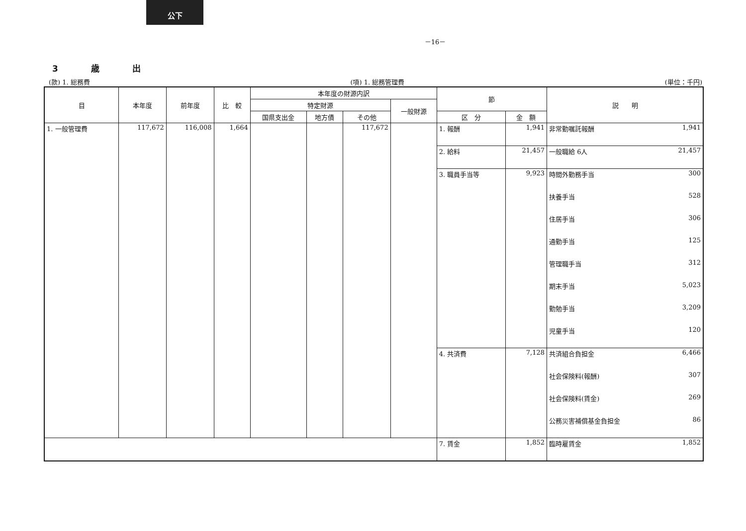公下
－16－
3 歳 出
(款) 1. 総務費 (項) 1. 総務管理費 (単位：千円)
| 目 | 本年度 | 前年度 | 比 較 | 本年度の財源内訳 | | | | 節 | | 説 明 | |
| --- | --- | --- | --- | --- | --- | --- | --- | --- | --- | --- | --- |
| | | | | 特定財源 | | | 一般財源 | | | | |
| | | | | 国県支出金 | 地方債 | その他 | | 区 分 | 金 額 | | |
| 1. 一般管理費 | 117,672 | 116,008 | 1,664 | | | 117,672 | | 1. 報酬 | 1,941 | 非常勤嘱託報酬 | 1,941 |
| | | | | | | | | 2. 給料 | 21,457 | 一般職給 6人 | 21,457 |
| | | | | | | | | 3. 職員手当等 | 9,923 | 時間外勤務手当 | 300 |
| | | | | | | | | | | 扶養手当 | 528 |
| | | | | | | | | | | 住居手当 | 306 |
| | | | | | | | | | | 通勤手当 | 125 |
| | | | | | | | | | | 管理職手当 | 312 |
| | | | | | | | | | | 期末手当 | 5,023 |
| | | | | | | | | | | 勤勉手当 | 3,209 |
| | | | | | | | | | | 児童手当 | 120 |
| | | | | | | | | 4. 共済費 | 7,128 | 共済組合負担金 | 6,466 |
| | | | | | | | | | | 社会保険料(報酬) | 307 |
| | | | | | | | | | | 社会保険料(賃金) | 269 |
| | | | | | | | | | | 公務災害補償基金負担金 | 86 |
| | | | | | | | | 7. 賃金 | 1,852 | 臨時雇賃金 | 1,852 |